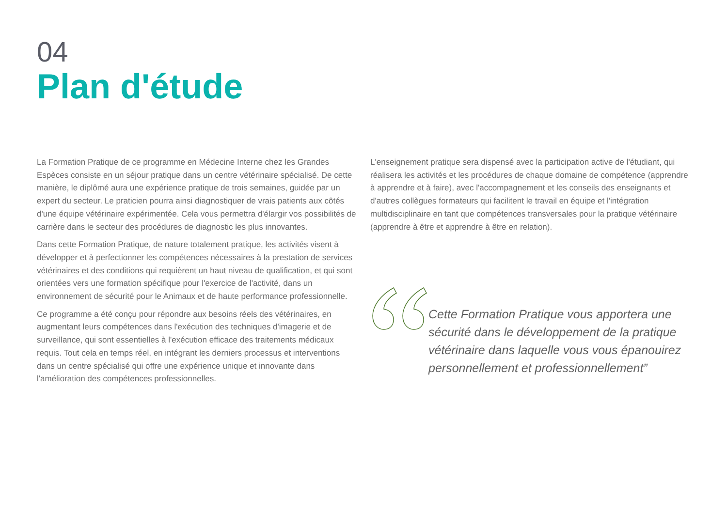04
Plan d'étude
La Formation Pratique de ce programme en Médecine Interne chez les Grandes Espèces consiste en un séjour pratique dans un centre vétérinaire spécialisé. De cette manière, le diplômé aura une expérience pratique de trois semaines, guidée par un expert du secteur. Le praticien pourra ainsi diagnostiquer de vrais patients aux côtés d'une équipe vétérinaire expérimentée. Cela vous permettra d'élargir vos possibilités de carrière dans le secteur des procédures de diagnostic les plus innovantes.
Dans cette Formation Pratique, de nature totalement pratique, les activités visent à développer et à perfectionner les compétences nécessaires à la prestation de services vétérinaires et des conditions qui requièrent un haut niveau de qualification, et qui sont orientées vers une formation spécifique pour l'exercice de l'activité, dans un environnement de sécurité pour le Animaux et de haute performance professionnelle.
Ce programme a été conçu pour répondre aux besoins réels des vétérinaires, en augmentant leurs compétences dans l'exécution des techniques d'imagerie et de surveillance, qui sont essentielles à l'exécution efficace des traitements médicaux requis. Tout cela en temps réel, en intégrant les derniers processus et interventions dans un centre spécialisé qui offre une expérience unique et innovante dans l'amélioration des compétences professionnelles.
L'enseignement pratique sera dispensé avec la participation active de l'étudiant, qui réalisera les activités et les procédures de chaque domaine de compétence (apprendre à apprendre et à faire), avec l'accompagnement et les conseils des enseignants et d'autres collègues formateurs qui facilitent le travail en équipe et l'intégration multidisciplinaire en tant que compétences transversales pour la pratique vétérinaire (apprendre à être et apprendre à être en relation).
Cette Formation Pratique vous apportera une sécurité dans le développement de la pratique vétérinaire dans laquelle vous vous épanouirez personnellement et professionnellement”